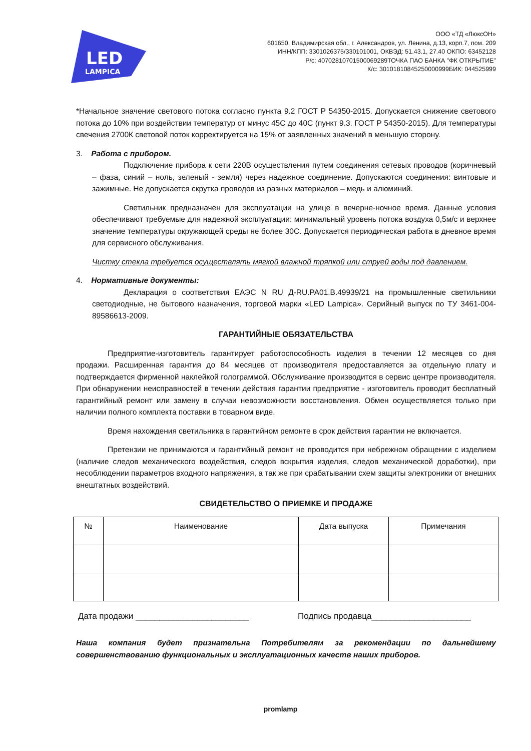LED
LAMPICA
ООО «ТД «ЛюксОН»
601650, Владимирская обл., г. Александров, ул. Ленина, д.13, корп.7, пом. 209
ИНН/КПП: 3301026375/330101001, ОКВЭД: 51.43.1, 27.40 ОКПО: 63452128
Р/с: 40702810701500069289ТОЧКА ПАО БАНКА "ФК ОТКРЫТИЕ"
К/с: 30101810845250000999БИК: 044525999
*Начальное значение светового потока согласно пункта 9.2 ГОСТ Р 54350-2015. Допускается снижение светового потока до 10% при воздействии температур от минус 45С до 40С (пункт 9.3. ГОСТ Р 54350-2015). Для температуры свечения 2700К световой поток корректируется на 15% от заявленных значений в меньшую сторону.
3. Работа с прибором.
Подключение прибора к сети 220В осуществления путем соединения сетевых проводов (коричневый – фаза, синий – ноль, зеленый - земля) через надежное соединение. Допускаются соединения: винтовые и зажимные. Не допускается скрутка проводов из разных материалов – медь и алюминий.
Светильник предназначен для эксплуатации на улице в вечерне-ночное время. Данные условия обеспечивают требуемые для надежной эксплуатации: минимальный уровень потока воздуха 0,5м/с и верхнее значение температуры окружающей среды не более 30С. Допускается периодическая работа в дневное время для сервисного обслуживания.
Чистку стекла требуется осуществлять мягкой влажной тряпкой или струей воды под давлением.
4. Нормативные документы:
Декларация о соответствия ЕАЭС N RU Д-RU.PA01.B.49939/21 на промышленные светильники светодиодные, не бытового назначения, торговой марки «LED Lampica». Серийный выпуск по ТУ 3461-004-89586613-2009.
ГАРАНТИЙНЫЕ ОБЯЗАТЕЛЬСТВА
Предприятие-изготовитель гарантирует работоспособность изделия в течении 12 месяцев со дня продажи. Расширенная гарантия до 84 месяцев от производителя предоставляется за отдельную плату и подтверждается фирменной наклейкой голограммой. Обслуживание производится в сервис центре производителя. При обнаружении неисправностей в течении действия гарантии предприятие - изготовитель проводит бесплатный гарантийный ремонт или замену в случаи невозможности восстановления. Обмен осуществляется только при наличии полного комплекта поставки в товарном виде.
Время нахождения светильника в гарантийном ремонте в срок действия гарантии не включается.
Претензии не принимаются и гарантийный ремонт не проводится при небрежном обращении с изделием (наличие следов механического воздействия, следов вскрытия изделия, следов механической доработки), при несоблюдении параметров входного напряжения, а так же при срабатывании схем защиты электроники от внешних внештатных воздействий.
СВИДЕТЕЛЬСТВО О ПРИЕМКЕ И ПРОДАЖЕ
| № | Наименование | Дата выпуска | Примечания |
| --- | --- | --- | --- |
Дата продажи ________________________ Подпись продавца_____________________
Наша компания будет признательна Потребителям за рекомендации по дальнейшему совершенствованию функциональных и эксплуатационных качеств наших приборов.
promlamp